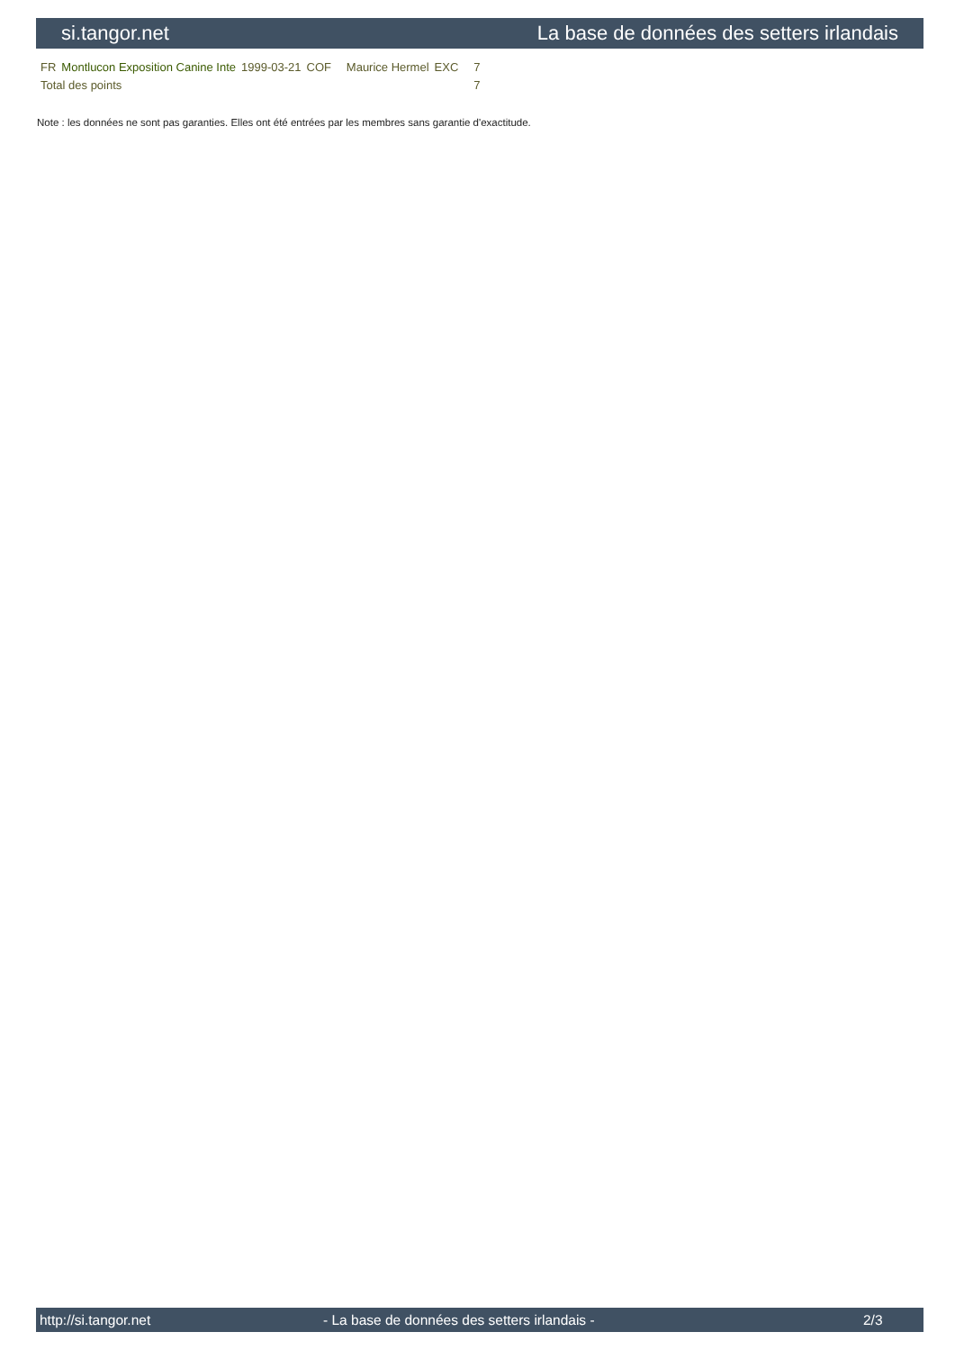si.tangor.net La base de données des setters irlandais
| FR | Montlucon Exposition Canine Inte | 1999-03-21 | COF | Maurice Hermel | EXC | 7 |
| Total des points | | | | | | 7 |
Note : les données ne sont pas garanties. Elles ont été entrées par les membres sans garantie d'exactitude.
http://si.tangor.net - La base de données des setters irlandais - 2/3